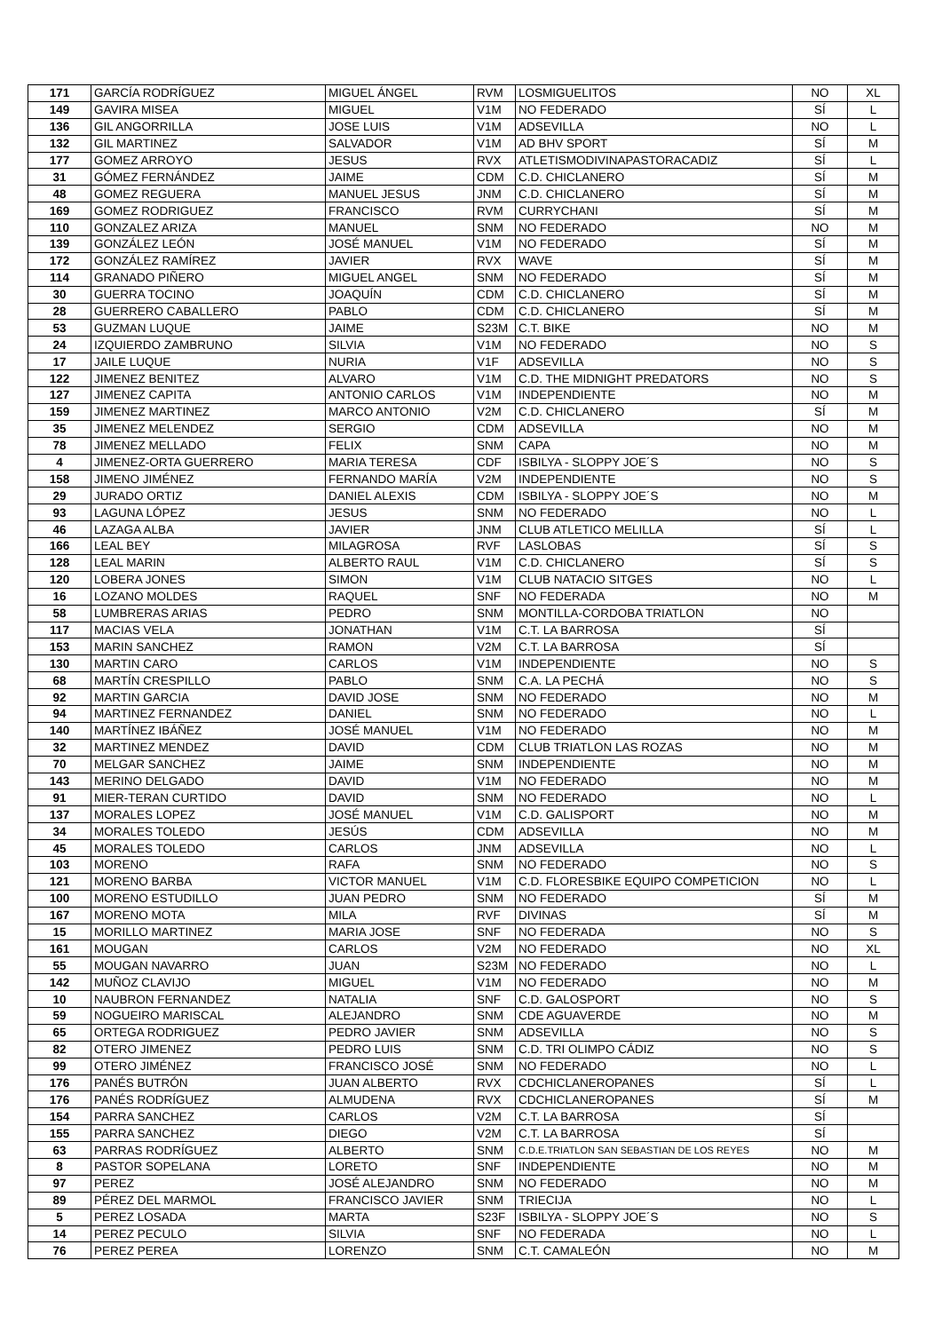| 171 | GARCÍA RODRÍGUEZ | MIGUEL ÁNGEL | RVM | LOSMIGUELITOS | NO | XL |
| 149 | GAVIRA MISEA | MIGUEL | V1M | NO FEDERADO | SÍ | L |
| 136 | GIL ANGORRILLA | JOSE LUIS | V1M | ADSEVILLA | NO | L |
| 132 | GIL MARTINEZ | SALVADOR | V1M | AD BHV SPORT | SÍ | M |
| 177 | GOMEZ ARROYO | JESUS | RVX | ATLETISMODIVINAPASTORACADIZ | SÍ | L |
| 31 | GÓMEZ FERNÁNDEZ | JAIME | CDM | C.D. CHICLANERO | SÍ | M |
| 48 | GOMEZ REGUERA | MANUEL JESUS | JNM | C.D. CHICLANERO | SÍ | M |
| 169 | GOMEZ RODRIGUEZ | FRANCISCO | RVM | CURRYCHANI | SÍ | M |
| 110 | GONZALEZ ARIZA | MANUEL | SNM | NO FEDERADO | NO | M |
| 139 | GONZÁLEZ LEÓN | JOSÉ MANUEL | V1M | NO FEDERADO | SÍ | M |
| 172 | GONZÁLEZ RAMÍREZ | JAVIER | RVX | WAVE | SÍ | M |
| 114 | GRANADO PIÑERO | MIGUEL ANGEL | SNM | NO FEDERADO | SÍ | M |
| 30 | GUERRA TOCINO | JOAQUÍN | CDM | C.D. CHICLANERO | SÍ | M |
| 28 | GUERRERO CABALLERO | PABLO | CDM | C.D. CHICLANERO | SÍ | M |
| 53 | GUZMAN LUQUE | JAIME | S23M | C.T. BIKE | NO | M |
| 24 | IZQUIERDO ZAMBRUNO | SILVIA | V1M | NO FEDERADO | NO | S |
| 17 | JAILE LUQUE | NURIA | V1F | ADSEVILLA | NO | S |
| 122 | JIMENEZ BENITEZ | ALVARO | V1M | C.D. THE MIDNIGHT PREDATORS | NO | S |
| 127 | JIMENEZ CAPITA | ANTONIO CARLOS | V1M | INDEPENDIENTE | NO | M |
| 159 | JIMENEZ MARTINEZ | MARCO ANTONIO | V2M | C.D. CHICLANERO | SÍ | M |
| 35 | JIMENEZ MELENDEZ | SERGIO | CDM | ADSEVILLA | NO | M |
| 78 | JIMENEZ MELLADO | FELIX | SNM | CAPA | NO | M |
| 4 | JIMENEZ-ORTA GUERRERO | MARIA TERESA | CDF | ISBILYA - SLOPPY JOE´S | NO | S |
| 158 | JIMENO JIMÉNEZ | FERNANDO MARÍA | V2M | INDEPENDIENTE | NO | S |
| 29 | JURADO ORTIZ | DANIEL ALEXIS | CDM | ISBILYA - SLOPPY JOE´S | NO | M |
| 93 | LAGUNA LÓPEZ | JESUS | SNM | NO FEDERADO | NO | L |
| 46 | LAZAGA ALBA | JAVIER | JNM | CLUB ATLETICO MELILLA | SÍ | L |
| 166 | LEAL BEY | MILAGROSA | RVF | LASLOBAS | SÍ | S |
| 128 | LEAL MARIN | ALBERTO RAUL | V1M | C.D. CHICLANERO | SÍ | S |
| 120 | LOBERA JONES | SIMON | V1M | CLUB NATACIO SITGES | NO | L |
| 16 | LOZANO MOLDES | RAQUEL | SNF | NO FEDERADA | NO | M |
| 58 | LUMBRERAS ARIAS | PEDRO | SNM | MONTILLA-CORDOBA TRIATLON | NO | |
| 117 | MACIAS VELA | JONATHAN | V1M | C.T. LA BARROSA | SÍ | |
| 153 | MARIN SANCHEZ | RAMON | V2M | C.T. LA BARROSA | SÍ | |
| 130 | MARTIN CARO | CARLOS | V1M | INDEPENDIENTE | NO | S |
| 68 | MARTÍN CRESPILLO | PABLO | SNM | C.A. LA PECHÁ | NO | S |
| 92 | MARTIN GARCIA | DAVID JOSE | SNM | NO FEDERADO | NO | M |
| 94 | MARTINEZ FERNANDEZ | DANIEL | SNM | NO FEDERADO | NO | L |
| 140 | MARTÍNEZ IBÁÑEZ | JOSÉ MANUEL | V1M | NO FEDERADO | NO | M |
| 32 | MARTINEZ MENDEZ | DAVID | CDM | CLUB TRIATLON LAS ROZAS | NO | M |
| 70 | MELGAR SANCHEZ | JAIME | SNM | INDEPENDIENTE | NO | M |
| 143 | MERINO DELGADO | DAVID | V1M | NO FEDERADO | NO | M |
| 91 | MIER-TERAN CURTIDO | DAVID | SNM | NO FEDERADO | NO | L |
| 137 | MORALES LOPEZ | JOSÉ MANUEL | V1M | C.D. GALISPORT | NO | M |
| 34 | MORALES TOLEDO | JESÚS | CDM | ADSEVILLA | NO | M |
| 45 | MORALES TOLEDO | CARLOS | JNM | ADSEVILLA | NO | L |
| 103 | MORENO | RAFA | SNM | NO FEDERADO | NO | S |
| 121 | MORENO BARBA | VICTOR MANUEL | V1M | C.D. FLORESBIKE EQUIPO COMPETICION | NO | L |
| 100 | MORENO ESTUDILLO | JUAN PEDRO | SNM | NO FEDERADO | SÍ | M |
| 167 | MORENO MOTA | MILA | RVF | DIVINAS | SÍ | M |
| 15 | MORILLO MARTINEZ | MARIA JOSE | SNF | NO FEDERADA | NO | S |
| 161 | MOUGAN | CARLOS | V2M | NO FEDERADO | NO | XL |
| 55 | MOUGAN NAVARRO | JUAN | S23M | NO FEDERADO | NO | L |
| 142 | MUÑOZ CLAVIJO | MIGUEL | V1M | NO FEDERADO | NO | M |
| 10 | NAUBRON FERNANDEZ | NATALIA | SNF | C.D. GALOSPORT | NO | S |
| 59 | NOGUEIRO MARISCAL | ALEJANDRO | SNM | CDE AGUAVERDE | NO | M |
| 65 | ORTEGA RODRIGUEZ | PEDRO JAVIER | SNM | ADSEVILLA | NO | S |
| 82 | OTERO JIMENEZ | PEDRO LUIS | SNM | C.D. TRI OLIMPO CÁDIZ | NO | S |
| 99 | OTERO JIMÉNEZ | FRANCISCO JOSÉ | SNM | NO FEDERADO | NO | L |
| 176 | PANÉS BUTRÓN | JUAN ALBERTO | RVX | CDCHICLANEROPANES | SÍ | L |
| 176 | PANÉS RODRÍGUEZ | ALMUDENA | RVX | CDCHICLANEROPANES | SÍ | M |
| 154 | PARRA SANCHEZ | CARLOS | V2M | C.T. LA BARROSA | SÍ | |
| 155 | PARRA SANCHEZ | DIEGO | V2M | C.T. LA BARROSA | SÍ | |
| 63 | PARRAS RODRÍGUEZ | ALBERTO | SNM | C.D.E.TRIATLON SAN SEBASTIAN DE LOS REYES | NO | M |
| 8 | PASTOR SOPELANA | LORETO | SNF | INDEPENDIENTE | NO | M |
| 97 | PEREZ | JOSÉ ALEJANDRO | SNM | NO FEDERADO | NO | M |
| 89 | PÉREZ DEL MARMOL | FRANCISCO JAVIER | SNM | TRIECIJA | NO | L |
| 5 | PEREZ LOSADA | MARTA | S23F | ISBILYA - SLOPPY JOE´S | NO | S |
| 14 | PEREZ PECULO | SILVIA | SNF | NO FEDERADA | NO | L |
| 76 | PEREZ PEREA | LORENZO | SNM | C.T. CAMALEÓN | NO | M |